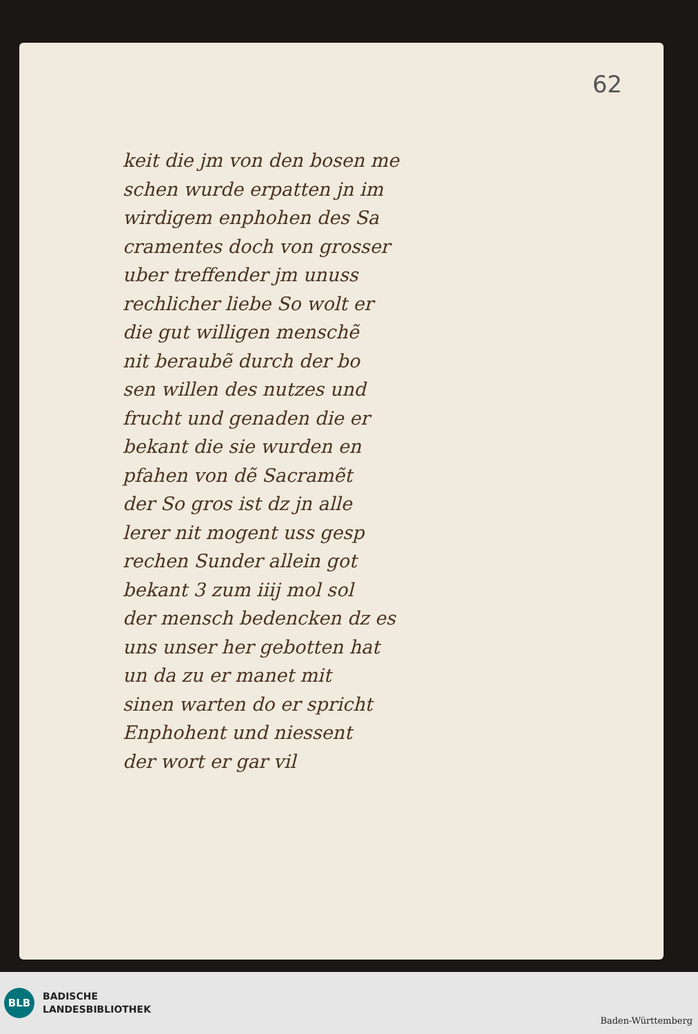62
keit die jm von den bosen me
schen wurde erpatten jn im
wirdigem enphohen des Sa
cramentes doch von grosser
uber treffender jm unuss
rechlicher liebe So wolt er
die gut willigen menschẽ
nit beraubẽ durch der bo
sen willen des nutzes und
frucht und genaden die er
bekant die sie wurden en
pfahen von dẽ Sacramẽt
der So gros ist dz jn alle
lerer nit mogent uss gesp
rechen Sunder allein got
bekant 3 zum iiij mol sol
der mensch bedencken dz es
uns unser her gebotten hat
un da zu er manet mit
sinen warten do er spricht
Enphohent und niessent
der wort er gar vil
BLB
BADISCHE
LANDESBIBLIOTHEK
Baden-Württemberg